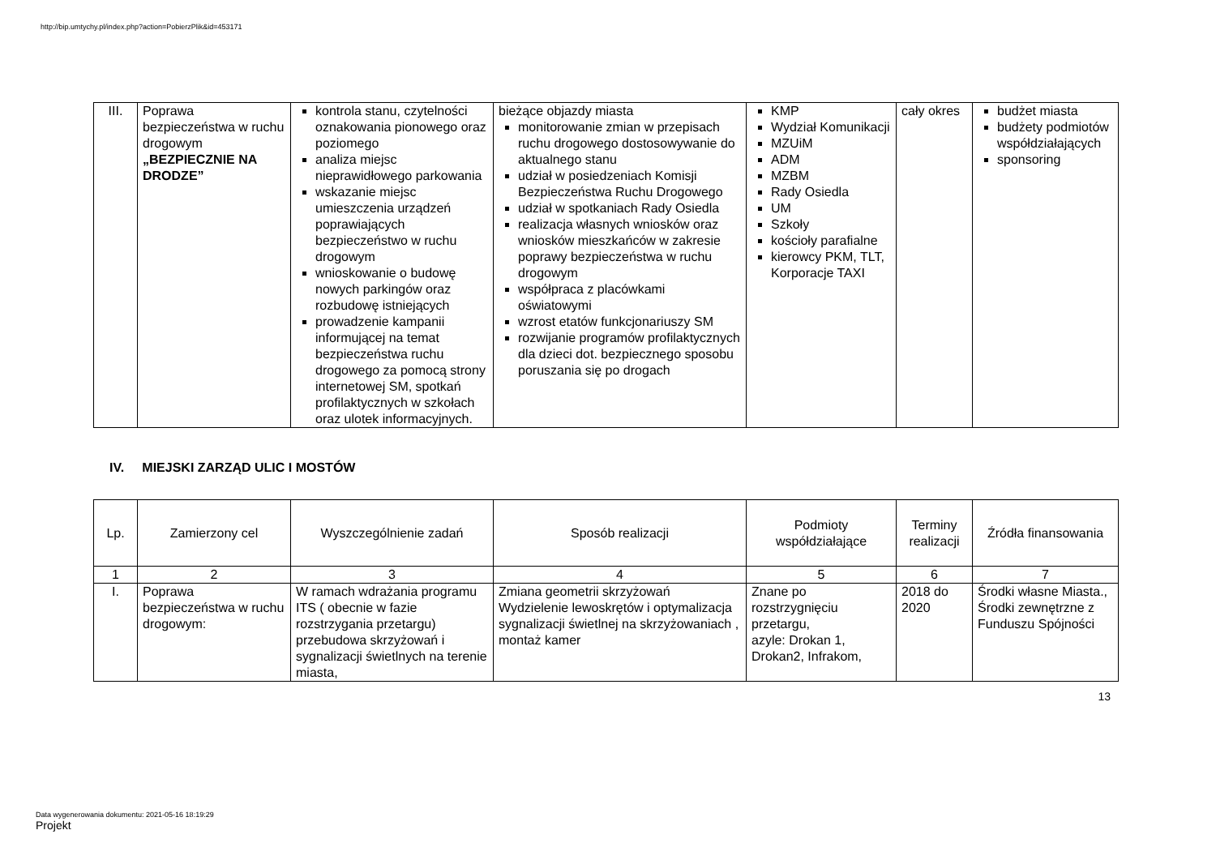http://bip.umtychy.pl/index.php?action=PobierzPlik&id=453171
| III. | Poprawa bezpieczeństwa w ruchu drogowym „BEZPIECZNIE NA DRODZE” | kontrola stanu, czytelności oznakowania pionowego oraz poziomego analiza miejsc nieprawidłowego parkowania wskazanie miejsc umieszczenia urządzeń poprawiających bezpieczeństwo w ruchu drogowym wnioskowanie o budowę nowych parkingów oraz rozbudowę istniejących prowadzenie kampanii informującej na temat bezpieczeństwa ruchu drogowego za pomocą strony internetowej SM, spotkań profilaktycznych w szkołach oraz ulotek informacyjnych. | bieżące objazdy miasta monitorowanie zmian w przepisach ruchu drogowego dostosowywanie do aktualnego stanu udział w posiedzeniach Komisji Bezpieczeństwa Ruchu Drogowego udział w spotkaniach Rady Osiedla realizacja własnych wniosków oraz wniosków mieszkańców w zakresie poprawy bezpieczeństwa w ruchu drogowym współpraca z placówkami oświatowymi wzrost etatów funkcjonariuszy SM rozwijanie programów profilaktycznych dla dzieci dot. bezpiecznego sposobu poruszania się po drogach | KMP Wydział Komunikacji MZUiM ADM MZBM Rady Osiedla UM Szkoły kościoły parafialne kierowcy PKM, TLT, Korporacje TAXI | cały okres | budżet miasta budżety podmiotów współdziałających sponsoring |
IV. MIEJSKI ZARZĄD ULIC I MOSTÓW
| Lp. | Zamierzony cel | Wyszczególnienie zadań | Sposób realizacji | Podmioty współdziałające | Terminy realizacji | Źródła finansowania |
| --- | --- | --- | --- | --- | --- | --- |
| 1 | 2 | 3 | 4 | 5 | 6 | 7 |
| I. | Poprawa bezpieczeństwa w ruchu drogowym: | W ramach wdrażania programu ITS ( obecnie w fazie rozstrzygania przetargu) przebudowa skrzyżowań i sygnalizacji świetlnych na terenie miasta, | Zmiana geometrii skrzyżowań Wydzielenie lewoskrętów i optymalizacja sygnalizacji świetlnej na skrzyżowaniach , montaż kamer | Znane po rozstrzygnięciu przetargu, azyle: Drokan 1, Drokan2, Infrakom, | 2018 do 2020 | Środki własne Miasta., Środki zewnętrzne z Funduszu Spójności |
13
Data wygenerowania dokumentu: 2021-05-16 18:19:29
Projekt